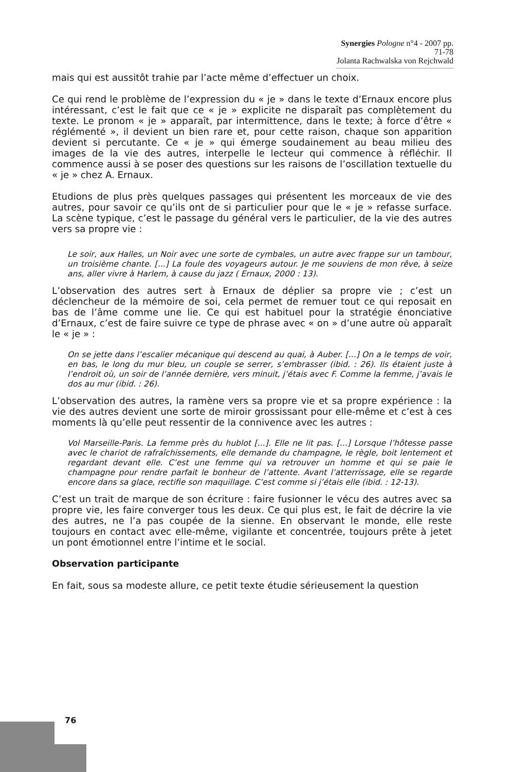Synergies Pologne n°4 - 2007 pp. 71-78
Jolanta Rachwalska von Rejchwald
mais qui est aussitôt trahie par l’acte même d’effectuer un choix.
Ce qui rend le problème de l’expression du « je » dans le texte d’Ernaux encore plus intéressant, c’est le fait que ce « je » explicite ne disparaît pas complètement du texte. Le pronom « je » apparaît, par intermittence, dans le texte; à force d’être « réglémenté », il devient un bien rare et, pour cette raison, chaque son apparition devient si percutante. Ce « je » qui émerge soudainement au beau milieu des images de la vie des autres, interpelle le lecteur qui commence à réfléchir. Il commence aussi à se poser des questions sur les raisons de l’oscillation textuelle du « je » chez A. Ernaux.
Etudions de plus près quelques passages qui présentent les morceaux de vie des autres, pour savoir ce qu’ils ont de si particulier pour que le « je » refasse surface. La scène typique, c’est le passage du général vers le particulier, de la vie des autres vers sa propre vie :
Le soir, aux Halles, un Noir avec une sorte de cymbales, un autre avec frappe sur un tambour, un troisième chante. [...] La foule des voyageurs autour. Je me souviens de mon rêve, à seize ans, aller vivre à Harlem, à cause du jazz ( Ernaux, 2000 : 13).
L’observation des autres sert à Ernaux de déplier sa propre vie ; c’est un déclencheur de la mémoire de soi, cela permet de remuer tout ce qui reposait en bas de l’âme comme une lie. Ce qui est habituel pour la stratégie énonciative d’Ernaux, c’est de faire suivre ce type de phrase avec « on » d’une autre où apparaît le « je » :
On se jette dans l’escalier mécanique qui descend au quai, à Auber. [...] On a le temps de voir, en bas, le long du mur bleu, un couple se serrer, s’embrasser (ibid. : 26). Ils étaient juste à l’endroit où, un soir de l’année dernière, vers minuit, j’étais avec F. Comme la femme, j’avais le dos au mur (ibid. : 26).
L’observation des autres, la ramène vers sa propre vie et sa propre expérience : la vie des autres devient une sorte de miroir grossissant pour elle-même et c’est à ces moments là qu’elle peut ressentir de la connivence avec les autres :
Vol Marseille-Paris. La femme près du hublot [...]. Elle ne lit pas. [...] Lorsque l’hôtesse passe avec le chariot de rafraîchissements, elle demande du champagne, le règle, boit lentement et regardant devant elle. C’est une femme qui va retrouver un homme et qui se paie le champagne pour rendre parfait le bonheur de l’attente. Avant l’atterrissage, elle se regarde encore dans sa glace, rectifie son maquillage. C’est comme si j’étais elle (ibid. : 12-13).
C’est un trait de marque de son écriture : faire fusionner le vécu des autres avec sa propre vie, les faire converger tous les deux. Ce qui plus est, le fait de décrire la vie des autres, ne l’a pas coupée de la sienne. En observant le monde, elle reste toujours en contact avec elle-même, vigilante et concentrée, toujours prête à jetet un pont émotionnel entre l’intime et le social.
Observation participante
En fait, sous sa modeste allure, ce petit texte étudie sérieusement la question
76